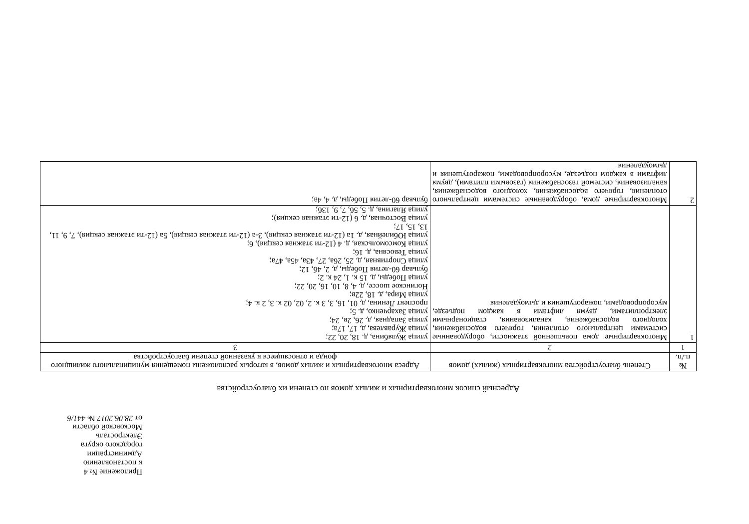Приложение № 4
к постановлению Администрации
городского округа Электросталь
Московской области
от 28.06.2017 № 441/6
Адресный список многоквартирных и жилых домов по степени их благоустройства
| № п./п. | Степень благоустройства многоквартирных (жилых) домов | Адреса многоквартирных и жилых домов, в которых расположены помещения муниципального жилищного фонда и относящиеся к указанной степени благоустройства |
| --- | --- | --- |
| 1 | 2 | 3 |
| 1 | Многоквартирные дома повышенной этажности, оборудованные системами центрального отопления, горячего водоснабжения, холодного водоснабжения, канализования, стационарными электроплитами, двумя лифтами в каждом подъезде, мусоропроводами, пожаротушения и дымоудаления | улица Жулябина, д. 18, 20, 22; улица Журавлева, д. 17, 17а; улица Западная, д. 26, 2в, 24; улица Захарченко, д. 5; проспект Ленина, д. 01, 16, 3, 3 к. 2, 02, 02 к. 3, 2 к. 4; улица Мира, д. 18, 22в; Ногинское шоссе, д. 4, 8, 10, 16, 20, 22; улица Победы, д. 15 к. 1, 24 к. 2; бульвар 60-летия Победы, д. 2, 4б, 12; улица Спортивная, д. 25, 26а, 27, 43а, 45а, 47а; улица Тевосяна, д. 16; улица Комсомольская, д. 4 (12-ти этажная секция), 6; улица Юбилейная, д. 1а (12-ти этажная секция), 3-а (12-ти этажная секция), 5а (12-ти этажная секция), 7, 9, 11, 13, 15, 17; улица Восточная, д. 6 (12-ти этажная секция); улица Ялагина, д. 5, 5б, 7, 9, 13б; |
| 2 | Многоквартирные дома, оборудованные системами центрального отопления, горячего водоснабжения, холодного водоснабжения, канализования, системой газоснабжения (газовыми плитами), двумя лифтами в каждом подъезде, мусоропроводами, пожаротушения и дымоудаления | бульвар 60-летия Победы, д. 4, 4а; |